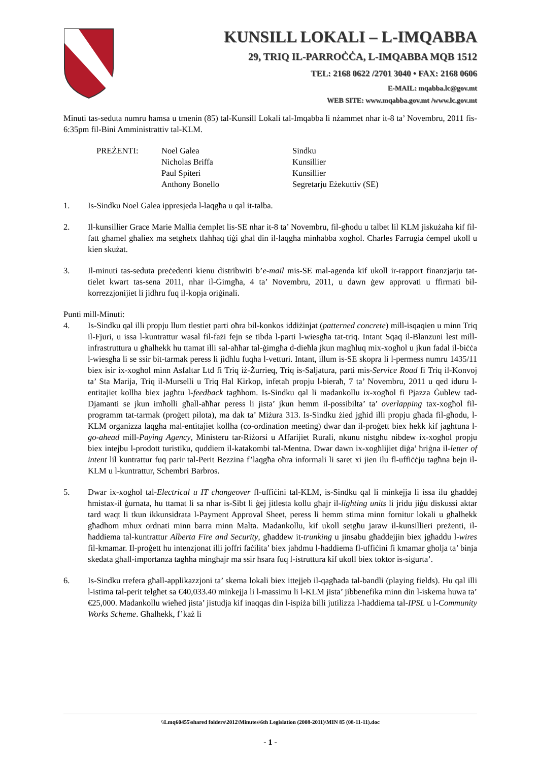KUNSILL LOKALI – L-IMQABBA
29, TRIQ IL-PARROĊĊA, L-IMQABBA MQB 1512
TEL: 2168 0622 /2701 3040 • FAX: 2168 0606
E-MAIL: mqabba.lc@gov.mt
WEB SITE: www.mqabba.gov.mt /www.lc.gov.mt
Minuti tas-seduta numru ħamsa u tmenin (85) tal-Kunsill Lokali tal-Imqabba li nżammet nhar it-8 ta’ Novembru, 2011 fis-6:35pm fil-Bini Amministrattiv tal-KLM.
| PREŻENTI: | Noel Galea | Sindku |
| | Nicholas Briffa | Kunsillier |
| | Paul Spiteri | Kunsillier |
| | Anthony Bonello | Segretarju Eżekuttiv (SE) |
1. Is-Sindku Noel Galea ippresjeda l-laqgħa u qal it-talba.
2. Il-kunsillier Grace Marie Mallia ċemplet lis-SE nhar it-8 ta’ Novembru, fil-għodu u talbet lil KLM jiskużaha kif fil-fatt għamel għaliex ma setgħetx tlaħħaq tiġi għal din il-laqgħa minħabba xogħol. Charles Farrugia ċempel ukoll u kien skużat.
3. Il-minuti tas-seduta preċedenti kienu distribwiti b’e-mail mis-SE mal-agenda kif ukoll ir-rapport finanzjarju tat-tielet kwart tas-sena 2011, nhar il-Ġimgħa, 4 ta’ Novembru, 2011, u dawn ġew approvati u ffirmati bil-korrezzjonijiet li jidhru fuq il-kopja oriġinali.
Punti mill-Minuti:
4. Is-Sindku qal illi propju llum tlestiet parti oħra bil-konkos iddiżinjat (patterned concrete) mill-isqaqien u minn Triq il-Fjuri, u issa l-kuntrattur wasal fil-fażi fejn se tibda l-parti l-wiesgħa tat-triq. Intant Sqaq il-Blanzuni lest mill-infrastruttura u għalhekk hu ttamat illi sal-aħħar tal-ġimgħa d-dieħla jkun magħluq mix-xogħol u jkun fadal il-biċċa l-wiesgħa li se ssir bit-tarmak peress li jidħlu fuqha l-vetturi. Intant, illum is-SE skopra li l-permess numru 1435/11 biex isir ix-xogħol minn Asfaltar Ltd fi Triq iż-Żurrieq, Triq is-Saljatura, parti mis-Service Road fi Triq il-Konvoj ta’ Sta Marija, Triq il-Murselli u Triq Ħal Kirkop, infetaħ propju l-bieraħ, 7 ta’ Novembru, 2011 u qed iduru l-entitajiet kollha biex jagħtu l-feedback tagħhom. Is-Sindku qal li madankollu ix-xogħol fi Pjazza Ġublew tad-Djamanti se jkun imħolli għall-aħħar peress li jista’ jkun hemm il-possibilta’ ta’ overlapping tax-xogħol fil-programm tat-tarmak (proġett pilota), ma dak ta’ Miżura 313. Is-Sindku żied jgħid illi propju għada fil-għodu, l-KLM organizza laqgħa mal-entitajiet kollha (co-ordination meeting) dwar dan il-proġett biex hekk kif jagħtuna l-go-ahead mill-Paying Agency, Ministeru tar-Riżorsi u Affarijiet Rurali, nkunu nistgħu nibdew ix-xogħol propju biex intejbu l-prodott turistiku, quddiem il-katakombi tal-Mentna. Dwar dawn ix-xogħlijiet diġa’ ħriġna il-letter of intent lil kuntrattur fuq parir tal-Perit Bezzina f’laqgħa oħra informali li saret xi jien ilu fl-uffiċċju tagħna bejn il-KLM u l-kuntrattur, Schembri Barbros.
5. Dwar ix-xogħol tal-Electrical u IT changeover fl-uffiċini tal-KLM, is-Sindku qal li minkejja li issa ilu għaddej ħmistax-il ġurnata, hu ttamat li sa nhar is-Sibt li ġej jitlesta kollu għajr il-lighting units li jridu jiġu diskussi aktar tard waqt li tkun ikkunsidrata l-Payment Approval Sheet, peress li hemm stima minn fornitur lokali u għalhekk għadhom mhux ordnati minn barra minn Malta. Madankollu, kif ukoll setgħu jaraw il-kunsillieri preżenti, il-ħaddiema tal-kuntrattur Alberta Fire and Security, għaddew it-trunking u jinsabu għaddejjin biex jgħaddu l-wires fil-kmamar. Il-proġett hu intenzjonat illi joffri faċilita’ biex jaħdmu l-ħaddiema fl-uffiċini fi kmamar għolja ta’ binja skedata għall-importanza tagħha mingħajr ma ssir ħsara fuq l-istruttura kif ukoll biex toktor is-sigurta’.
6. Is-Sindku rrefera għall-applikazzjoni ta’ skema lokali biex ittejjeb il-qagħada tal-bandli (playing fields). Hu qal illi l-istima tal-perit telgħet sa €40,033.40 minkejja li l-massimu li l-KLM jista’ jibbenefika minn din l-iskema huwa ta’ €25,000. Madankollu wieħed jista’ jistudja kif inaqqas din l-ispiża billi jutilizza l-ħaddiema tal-IPSL u l-Community Works Scheme. Għalhekk, f’każ li
\\Lmq60455\shared folders\2012\Minutes\6th Legislation (2008-2011)\MIN 85 (08-11-11).doc
- 1 -